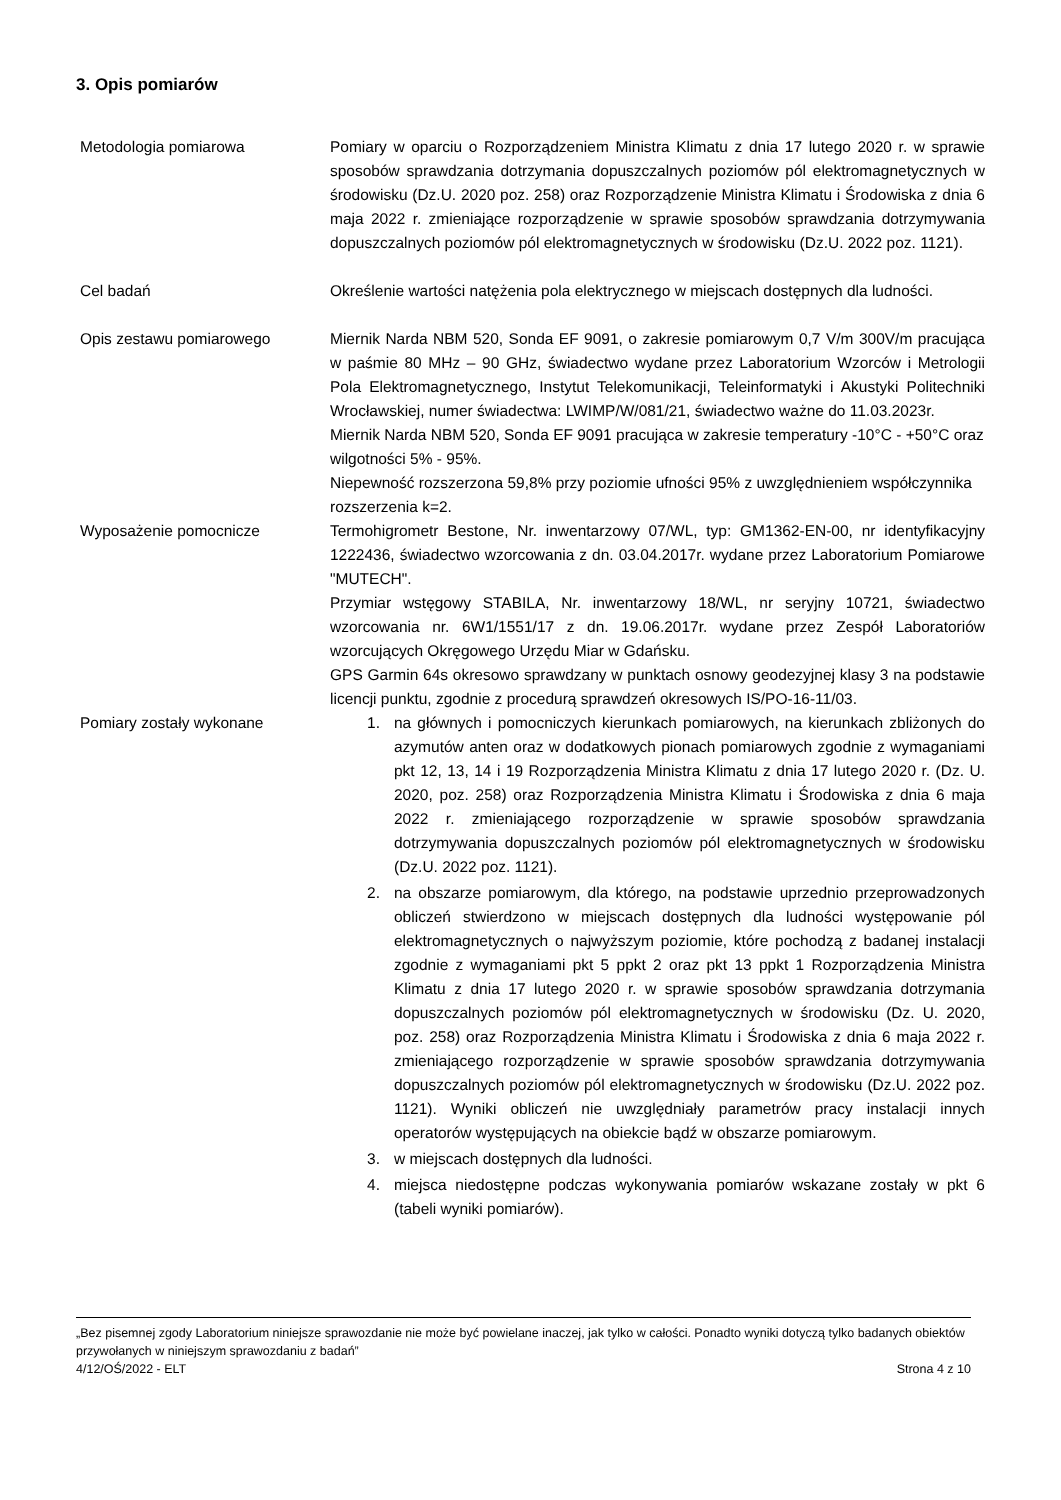3. Opis pomiarów
Metodologia pomiarowa Pomiary w oparciu o Rozporządzeniem Ministra Klimatu z dnia 17 lutego 2020 r. w sprawie sposobów sprawdzania dotrzymania dopuszczalnych poziomów pól elektromagnetycznych w środowisku (Dz.U. 2020 poz. 258) oraz Rozporządzenie Ministra Klimatu i Środowiska z dnia 6 maja 2022 r. zmieniające rozporządzenie w sprawie sposobów sprawdzania dotrzymywania dopuszczalnych poziomów pól elektromagnetycznych w środowisku (Dz.U. 2022 poz. 1121).
Cel badań Określenie wartości natężenia pola elektrycznego w miejscach dostępnych dla ludności.
Opis zestawu pomiarowego Miernik Narda NBM 520, Sonda EF 9091, o zakresie pomiarowym 0,7 V/m 300V/m pracująca w paśmie 80 MHz – 90 GHz, świadectwo wydane przez Laboratorium Wzorców i Metrologii Pola Elektromagnetycznego, Instytut Telekomunikacji, Teleinformatyki i Akustyki Politechniki Wrocławskiej, numer świadectwa: LWIMP/W/081/21, świadectwo ważne do 11.03.2023r.
Miernik Narda NBM 520, Sonda EF 9091 pracująca w zakresie temperatury -10°C - +50°C oraz wilgotności 5% - 95%.
Niepewność rozszerzona 59,8% przy poziomie ufności 95% z uwzględnieniem współczynnika rozszerzenia k=2.
Wyposażenie pomocnicze Termohigrometr Bestone, Nr. inwentarzowy 07/WL, typ: GM1362-EN-00, nr identyfikacyjny 1222436, świadectwo wzorcowania z dn. 03.04.2017r. wydane przez Laboratorium Pomiarowe "MUTECH".
Przymiar wstęgowy STABILA, Nr. inwentarzowy 18/WL, nr seryjny 10721, świadectwo wzorcowania nr. 6W1/1551/17 z dn. 19.06.2017r. wydane przez Zespół Laboratoriów wzorcujących Okręgowego Urzędu Miar w Gdańsku.
GPS Garmin 64s okresowo sprawdzany w punktach osnowy geodezyjnej klasy 3 na podstawie licencji punktu, zgodnie z procedurą sprawdzeń okresowych IS/PO-16-11/03.
Pomiary zostały wykonane 1. na głównych i pomocniczych kierunkach pomiarowych, na kierunkach zbliżonych do azymutów anten oraz w dodatkowych pionach pomiarowych zgodnie z wymaganiami pkt 12, 13, 14 i 19 Rozporządzenia Ministra Klimatu z dnia 17 lutego 2020 r. (Dz. U. 2020, poz. 258) oraz Rozporządzenia Ministra Klimatu i Środowiska z dnia 6 maja 2022 r. zmieniającego rozporządzenie w sprawie sposobów sprawdzania dotrzymywania dopuszczalnych poziomów pól elektromagnetycznych w środowisku (Dz.U. 2022 poz. 1121).
2. na obszarze pomiarowym, dla którego, na podstawie uprzednio przeprowadzonych obliczeń stwierdzono w miejscach dostępnych dla ludności występowanie pól elektromagnetycznych o najwyższym poziomie, które pochodzą z badanej instalacji zgodnie z wymaganiami pkt 5 ppkt 2 oraz pkt 13 ppkt 1 Rozporządzenia Ministra Klimatu z dnia 17 lutego 2020 r. w sprawie sposobów sprawdzania dotrzymania dopuszczalnych poziomów pól elektromagnetycznych w środowisku (Dz. U. 2020, poz. 258) oraz Rozporządzenia Ministra Klimatu i Środowiska z dnia 6 maja 2022 r. zmieniającego rozporządzenie w sprawie sposobów sprawdzania dotrzymywania dopuszczalnych poziomów pól elektromagnetycznych w środowisku (Dz.U. 2022 poz. 1121). Wyniki obliczeń nie uwzględniały parametrów pracy instalacji innych operatorów występujących na obiekcie bądź w obszarze pomiarowym.
3. w miejscach dostępnych dla ludności.
4. miejsca niedostępne podczas wykonywania pomiarów wskazane zostały w pkt 6 (tabeli wyniki pomiarów).
„Bez pisemnej zgody Laboratorium niniejsze sprawozdanie nie może być powielane inaczej, jak tylko w całości. Ponadto wyniki dotyczą tylko badanych obiektów przywołanych w niniejszym sprawozdaniu z badań”
4/12/OŚ/2022 - ELT Strona 4 z 10